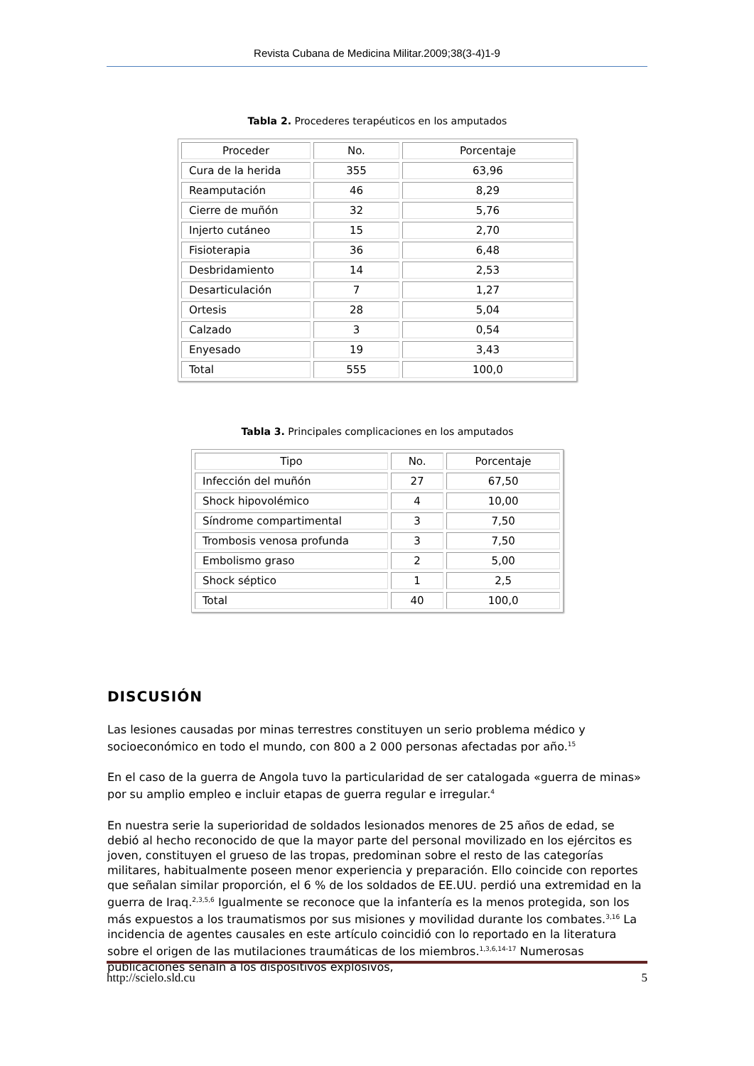Revista Cubana de Medicina Militar.2009;38(3-4)1-9
Tabla 2. Procederes terapéuticos en los amputados
| Proceder | No. | Porcentaje |
| Cura de la herida | 355 | 63,96 |
| Reamputación | 46 | 8,29 |
| Cierre de muñón | 32 | 5,76 |
| Injerto cutáneo | 15 | 2,70 |
| Fisioterapia | 36 | 6,48 |
| Desbridamiento | 14 | 2,53 |
| Desarticulación | 7 | 1,27 |
| Ortesis | 28 | 5,04 |
| Calzado | 3 | 0,54 |
| Enyesado | 19 | 3,43 |
| Total | 555 | 100,0 |
Tabla 3. Principales complicaciones en los amputados
| Tipo | No. | Porcentaje |
| Infección del muñón | 27 | 67,50 |
| Shock hipovolémico | 4 | 10,00 |
| Síndrome compartimental | 3 | 7,50 |
| Trombosis venosa profunda | 3 | 7,50 |
| Embolismo graso | 2 | 5,00 |
| Shock séptico | 1 | 2,5 |
| Total | 40 | 100,0 |
DISCUSIÓN
Las lesiones causadas por minas terrestres constituyen un serio problema médico y socioeconómico en todo el mundo, con 800 a 2 000 personas afectadas por año.<sup>15</sup>
En el caso de la guerra de Angola tuvo la particularidad de ser catalogada «guerra de minas» por su amplio empleo e incluir etapas de guerra regular e irregular.<sup>4</sup>
En nuestra serie la superioridad de soldados lesionados menores de 25 años de edad, se debió al hecho reconocido de que la mayor parte del personal movilizado en los ejércitos es joven, constituyen el grueso de las tropas, predominan sobre el resto de las categorías militares, habitualmente poseen menor experiencia y preparación. Ello coincide con reportes que señalan similar proporción, el 6 % de los soldados de EE.UU. perdió una extremidad en la guerra de Iraq.<sup>2,3,5,6</sup> Igualmente se reconoce que la infantería es la menos protegida, son los más expuestos a los traumatismos por sus misiones y movilidad durante los combates.<sup>3,16</sup> La incidencia de agentes causales en este artículo coincidió con lo reportado en la literatura sobre el origen de las mutilaciones traumáticas de los miembros.<sup>1,3,6,14-17</sup> Numerosas publicaciones señaln a los dispositivos explosivos,
http://scielo.sld.cu 5